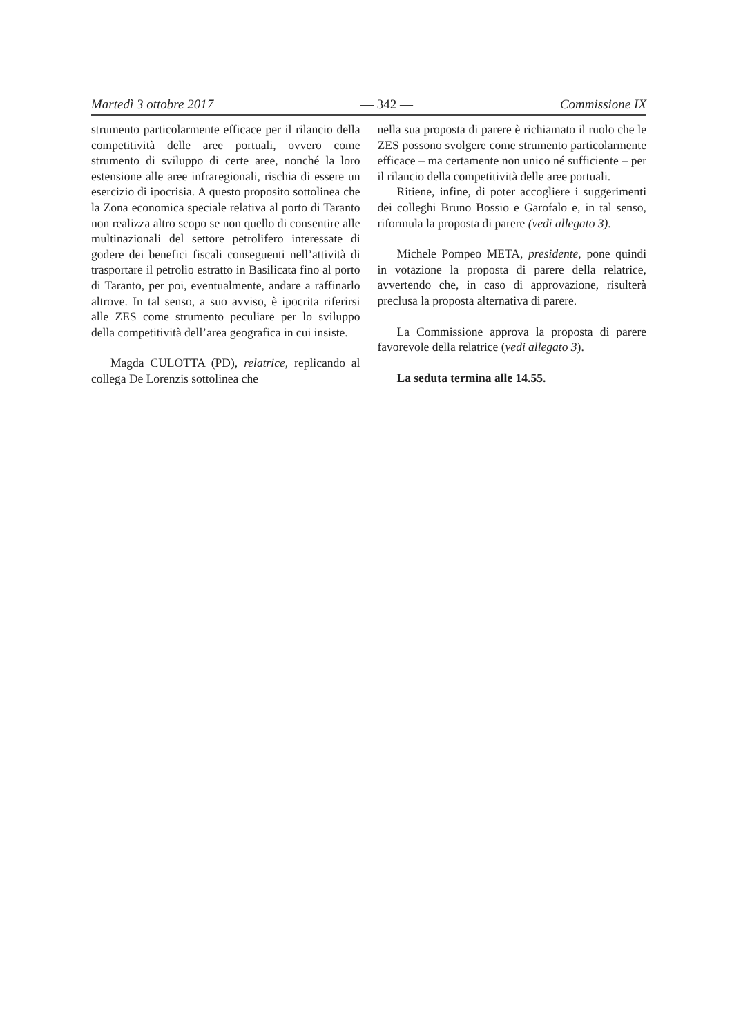Martedì 3 ottobre 2017 — 342 — Commissione IX
strumento particolarmente efficace per il rilancio della competitività delle aree portuali, ovvero come strumento di sviluppo di certe aree, nonché la loro estensione alle aree infraregionali, rischia di essere un esercizio di ipocrisia. A questo proposito sottolinea che la Zona economica speciale relativa al porto di Taranto non realizza altro scopo se non quello di consentire alle multinazionali del settore petrolifero interessate di godere dei benefici fiscali conseguenti nell’attività di trasportare il petrolio estratto in Basilicata fino al porto di Taranto, per poi, eventualmente, andare a raffinarlo altrove. In tal senso, a suo avviso, è ipocrita riferirsi alle ZES come strumento peculiare per lo sviluppo della competitività dell’area geografica in cui insiste.
Magda CULOTTA (PD), relatrice, replicando al collega De Lorenzis sottolinea che
nella sua proposta di parere è richiamato il ruolo che le ZES possono svolgere come strumento particolarmente efficace – ma certamente non unico né sufficiente – per il rilancio della competitività delle aree portuali.
Ritiene, infine, di poter accogliere i suggerimenti dei colleghi Bruno Bossio e Garofalo e, in tal senso, riformula la proposta di parere (vedi allegato 3).
Michele Pompeo META, presidente, pone quindi in votazione la proposta di parere della relatrice, avvertendo che, in caso di approvazione, risulterà preclusa la proposta alternativa di parere.
La Commissione approva la proposta di parere favorevole della relatrice (vedi allegato 3).
La seduta termina alle 14.55.